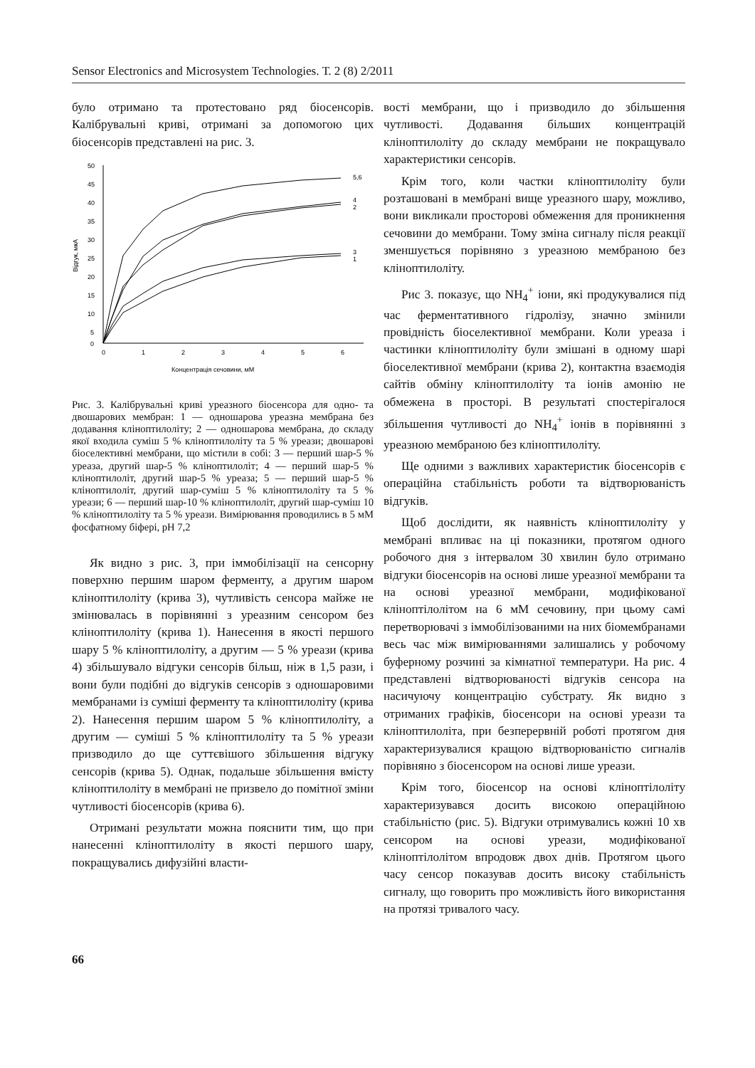Sensor Electronics and Microsystem Technologies. Т. 2 (8) 2/2011
було отримано та протестовано ряд біосенсорів. Калібрувальні криві, отримані за допомогою цих біосенсорів представлені на рис. 3.
50
45
40
35
30
25
20
15
10
5
0
0
1
2
3
4
5
6
Відгук, мкА
Концентрація сечовини, мМ
5,6
4
2
3
1
Рис. 3. Калібрувальні криві уреазного біосенсора для одно- та двошарових мембран: 1 — одношарова уреазна мембрана без додавання кліноптилоліту; 2 — одношарова мембрана, до складу якої входила суміш 5 % кліноптилоліту та 5 % уреази; двошарові біоселективні мембрани, що містили в собі: 3 — перший шар-5 % уреаза, другий шар-5 % кліноптилоліт; 4 — перший шар-5 % кліноптилоліт, другий шар-5 % уреаза; 5 — перший шар-5 % кліноптилоліт, другий шар-суміш 5 % кліноптилоліту та 5 % уреази; 6 — перший шар-10 % кліноптилоліт, другий шар-суміш 10 % кліноптилоліту та 5 % уреази. Вимірювання проводились в 5 мМ фосфатному біфері, pH 7,2
Як видно з рис. 3, при іммобілізації на сенсорну поверхню першим шаром ферменту, а другим шаром кліноптилоліту (крива 3), чутливість сенсора майже не змінювалась в порівнянні з уреазним сенсором без кліноптилоліту (крива 1). Нанесення в якості першого шару 5 % кліноптилоліту, а другим — 5 % уреази (крива 4) збільшувало відгуки сенсорів більш, ніж в 1,5 рази, і вони були подібні до відгуків сенсорів з одношаровими мембранами із суміші ферменту та кліноптилоліту (крива 2). Нанесення першим шаром 5 % кліноптилоліту, а другим — суміші 5 % кліноптилоліту та 5 % уреази призводило до ще суттєвішого збільшення відгуку сенсорів (крива 5). Однак, подальше збільшення вмісту кліноптилоліту в мембрані не призвело до помітної зміни чутливості біосенсорів (крива 6).
Отримані результати можна пояснити тим, що при нанесенні кліноптилоліту в якості першого шару, покращувались дифузійні власти-
вості мембрани, що і призводило до збільшення чутливості. Додавання більших концентрацій кліноптилоліту до складу мембрани не покращувало характеристики сенсорів.
Крім того, коли частки кліноптилоліту були розташовані в мембрані вище уреазного шару, можливо, вони викликали просторові обмеження для проникнення сечовини до мембрани. Тому зміна сигналу після реакції зменшується порівняно з уреазною мембраною без кліноптилоліту.
Рис 3. показує, що NH<sub>4</sub><sup>+</sup> іони, які продукувалися під час ферментативного гідролізу, значно змінили провідність біоселективної мембрани. Коли уреаза і частинки кліноптилоліту були змішані в одному шарі біоселективної мембрани (крива 2), контактна взаємодія сайтів обміну кліноптилоліту та іонів амонію не обмежена в просторі. В результаті спостерігалося збільшення чутливості до NH<sub>4</sub><sup>+</sup> іонів в порівнянні з уреазною мембраною без кліноптилоліту.
Ще одними з важливих характеристик біосенсорів є операційна стабільність роботи та відтворюваність відгуків.
Щоб дослідити, як наявність кліноптилоліту у мембрані впливає на ці показники, протягом одного робочого дня з інтервалом 30 хвилин було отримано відгуки біосенсорів на основі лише уреазної мембрани та на основі уреазної мембрани, модифікованої кліноптілолітом на 6 мМ сечовину, при цьому самі перетворювачі з іммобілізованими на них біомембранами весь час між вимірюваннями залишались у робочому буферному розчині за кімнатної температури. На рис. 4 представлені відтворюваності відгуків сенсора на насичуючу концентрацію субстрату. Як видно з отриманих графіків, біосенсори на основі уреази та кліноптилоліта, при безперервній роботі протягом дня характеризувалися кращою відтворюваністю сигналів порівняно з біосенсором на основі лише уреази.
Крім того, біосенсор на основі кліноптілоліту характеризувався досить високою операційною стабільністю (рис. 5). Відгуки отримувались кожні 10 хв сенсором на основі уреази, модифікованої кліноптілолітом впродовж двох днів. Протягом цього часу сенсор показував досить високу стабільність сигналу, що говорить про можливість його використання на протязі тривалого часу.
66